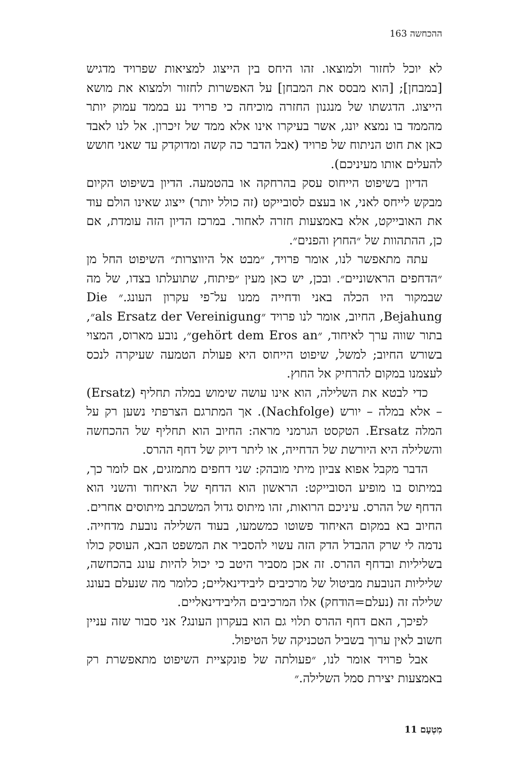ההכחשה 163
לא יוכל לחזור ולמוצאו. זהו היחס בין הייצוג למציאות שפרויד מדגיש [במבחן]; [הוא מבסס את המבחן] על האפשרות לחזור ולמצוא את מושא הייצוג. הדגשתו של מנגנון החזרה מוכיחה כי פרויד נע בממד עמוק יותר מהממד בו נמצא יונג, אשר בעיקרו אינו אלא ממד של זיכרון. אל לנו לאבד כאן את חוט הניתוח של פרויד (אבל הדבר כה קשה ומדוקדק עד שאני חושש להעלים אותו מעיניכם).
הדיון בשיפוט הייחוס עסק בהרחקה או בהטמעה. הדיון בשיפוט הקיום מבקש לייחס לאני, או בעצם לסובייקט (זה כולל יותר) ייצוג שאינו הולם עוד את האובייקט, אלא באמצעות חזרה לאחור. במרכז הדיון הזה עומדת, אם כן, ההתהוות של ״החוץ והפנים״.
עתה מתאפשר לנו, אומר פרויד, ״מבט אל היווצרות״ השיפוט החל מן ״הדחפים הראשוניים״. ובכן, יש כאן מעין ״פיתוח, שתועלתו בצדו, של מה שבמקור היו הכלה באני ודחייה ממנו על־פי עקרון העונג.״ Die Bejahung, החיוב, אומר לנו פרויד ״als Ersatz der Vereinigung״, בתור שווה ערך לאיחוד, ״gehört dem Eros an״, נובע מארוס, המצוי בשורש החיוב; למשל, שיפוט הייחוס היא פעולת הטמעה שעיקרה לנכס לעצמנו במקום להרחיק אל החוץ.
כדי לבטא את השלילה, הוא אינו עושה שימוש במלה תחליף (Ersatz) – אלא במלה – יורש (Nachfolge). אך המתרגם הצרפתי נשען רק על המלה Ersatz. הטקסט הגרמני מראה: החיוב הוא תחליף של ההכחשה והשלילה היא היורשת של הדחייה, או ליתר דיוק של דחף ההרס.
הדבר מקבל אפוא צביון מיתי מובהק: שני דחפים מתמזגים, אם לומר כך, במיתוס בו מופיע הסובייקט: הראשון הוא הדחף של האיחוד והשני הוא הדחף של ההרס. עיניכם הרואות, זהו מיתוס גדול המשכתב מיתוסים אחרים. החיוב בא במקום האיחוד פשוטו כמשמעו, בעוד השלילה נובעת מדחייה. נדמה לי שרק ההבדל הדק הזה עשוי להסביר את המשפט הבא, העוסק כולו בשליליות ובדחף ההרס. זה אכן מסביר היטב כי יכול להיות עונג בהכחשה, שליליות הנובעת מביטול של מרכיבים ליבידינאליים; כלומר מה שנעלם בעונג שלילה זה (נעלם=הודחק) אלו המרכיבים הליבידינאליים.
לפיכך, האם דחף ההרס תלוי גם הוא בעקרון העונג? אני סבור שזה עניין חשוב לאין ערוך בשביל הטכניקה של הטיפול.
אבל פרויד אומר לנו, ״פעולתה של פונקציית השיפוט מתאפשרת רק באמצעות יצירת סמל השלילה.״
מִטְעָם 11